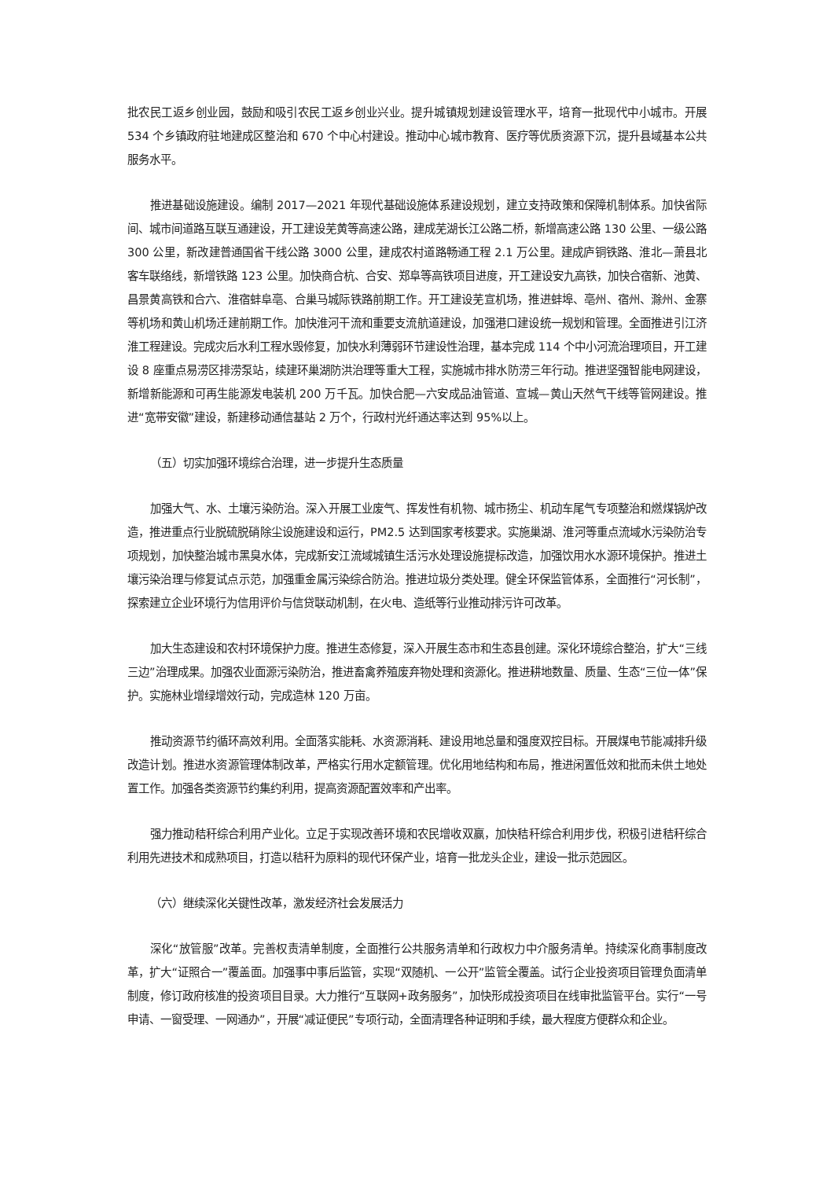批农民工返乡创业园，鼓励和吸引农民工返乡创业兴业。提升城镇规划建设管理水平，培育一批现代中小城市。开展 534 个乡镇政府驻地建成区整治和 670 个中心村建设。推动中心城市教育、医疗等优质资源下沉，提升县域基本公共服务水平。
推进基础设施建设。编制 2017—2021 年现代基础设施体系建设规划，建立支持政策和保障机制体系。加快省际间、城市间道路互联互通建设，开工建设芜黄等高速公路，建成芜湖长江公路二桥，新增高速公路 130 公里、一级公路 300 公里，新改建普通国省干线公路 3000 公里，建成农村道路畅通工程 2.1 万公里。建成庐铜铁路、淮北—萧县北客车联络线，新增铁路 123 公里。加快商合杭、合安、郑阜等高铁项目进度，开工建设安九高铁，加快合宿新、池黄、昌景黄高铁和合六、淮宿蚌阜亳、合巢马城际铁路前期工作。开工建设芜宣机场，推进蚌埠、亳州、宿州、滁州、金寨等机场和黄山机场迁建前期工作。加快淮河干流和重要支流航道建设，加强港口建设统一规划和管理。全面推进引江济淮工程建设。完成灾后水利工程水毁修复，加快水利薄弱环节建设性治理，基本完成 114 个中小河流治理项目，开工建设 8 座重点易涝区排涝泵站，续建环巢湖防洪治理等重大工程，实施城市排水防涝三年行动。推进坚强智能电网建设，新增新能源和可再生能源发电装机 200 万千瓦。加快合肥—六安成品油管道、宣城—黄山天然气干线等管网建设。推进“宽带安徽”建设，新建移动通信基站 2 万个，行政村光纤通达率达到 95%以上。
（五）切实加强环境综合治理，进一步提升生态质量
加强大气、水、土壤污染防治。深入开展工业废气、挥发性有机物、城市扬尘、机动车尾气专项整治和燃煤锅炉改造，推进重点行业脱硫脱硝除尘设施建设和运行，PM2.5 达到国家考核要求。实施巢湖、淮河等重点流域水污染防治专项规划，加快整治城市黑臭水体，完成新安江流域城镇生活污水处理设施提标改造，加强饮用水水源环境保护。推进土壤污染治理与修复试点示范，加强重金属污染综合防治。推进垃圾分类处理。健全环保监管体系，全面推行“河长制”，探索建立企业环境行为信用评价与信贷联动机制，在火电、造纸等行业推动排污许可改革。
加大生态建设和农村环境保护力度。推进生态修复，深入开展生态市和生态县创建。深化环境综合整治，扩大“三线三边”治理成果。加强农业面源污染防治，推进畜禽养殖废弃物处理和资源化。推进耕地数量、质量、生态“三位一体”保护。实施林业增绿增效行动，完成造林 120 万亩。
推动资源节约循环高效利用。全面落实能耗、水资源消耗、建设用地总量和强度双控目标。开展煤电节能减排升级改造计划。推进水资源管理体制改革，严格实行用水定额管理。优化用地结构和布局，推进闲置低效和批而未供土地处置工作。加强各类资源节约集约利用，提高资源配置效率和产出率。
强力推动秸秆综合利用产业化。立足于实现改善环境和农民增收双赢，加快秸秆综合利用步伐，积极引进秸秆综合利用先进技术和成熟项目，打造以秸秆为原料的现代环保产业，培育一批龙头企业，建设一批示范园区。
（六）继续深化关键性改革，激发经济社会发展活力
深化“放管服”改革。完善权责清单制度，全面推行公共服务清单和行政权力中介服务清单。持续深化商事制度改革，扩大“证照合一”覆盖面。加强事中事后监管，实现“双随机、一公开”监管全覆盖。试行企业投资项目管理负面清单制度，修订政府核准的投资项目目录。大力推行“互联网+政务服务”，加快形成投资项目在线审批监管平台。实行“一号申请、一窗受理、一网通办”，开展“减证便民”专项行动，全面清理各种证明和手续，最大程度方便群众和企业。